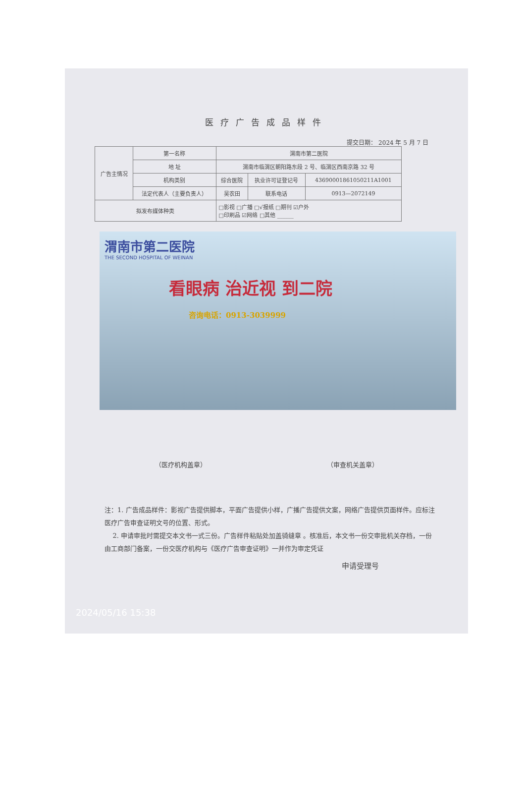医疗广告成品样件
提交日期： 2024 年 5 月 7 日
| 广告主情况 | 第一名称 | 渭南市第二医院 | | |
| | 地 址 | 渭南市临渭区朝阳路东段 2 号、临渭区西南京路 32 号 | | |
| | 机构类别 | 综合医院 | 执业许可证登记号 | 43690001861050211A1001 |
| | 法定代表人（主要负责人） | 吴农田 | 联系电话 | 0913—2072149 |
| 拟发布媒体种类 | | □影视 □广播 □√报纸 □期刊 ☑户外 □印刷品 ☑网络 □其他 ______ | | |
渭南市第二医院
THE SECOND HOSPITAL OF WEINAN
看眼病 治近视 到二院
咨询电话：0913-3039999
（医疗机构盖章） （审查机关盖章）
注：1. 广告成品样件：影视广告提供脚本，平面广告提供小样，广播广告提供文案，网络广告提供页面样件。应标注医疗广告审查证明文号的位置、形式。
2. 申请审批时需提交本文书一式三份。广告样件粘贴处加盖骑缝章 。核准后，本文书一份交审批机关存档，一份由工商部门备案，一份交医疗机构与《医疗广告审查证明》一并作为审定凭证
申请受理号
2024/05/16 15:38